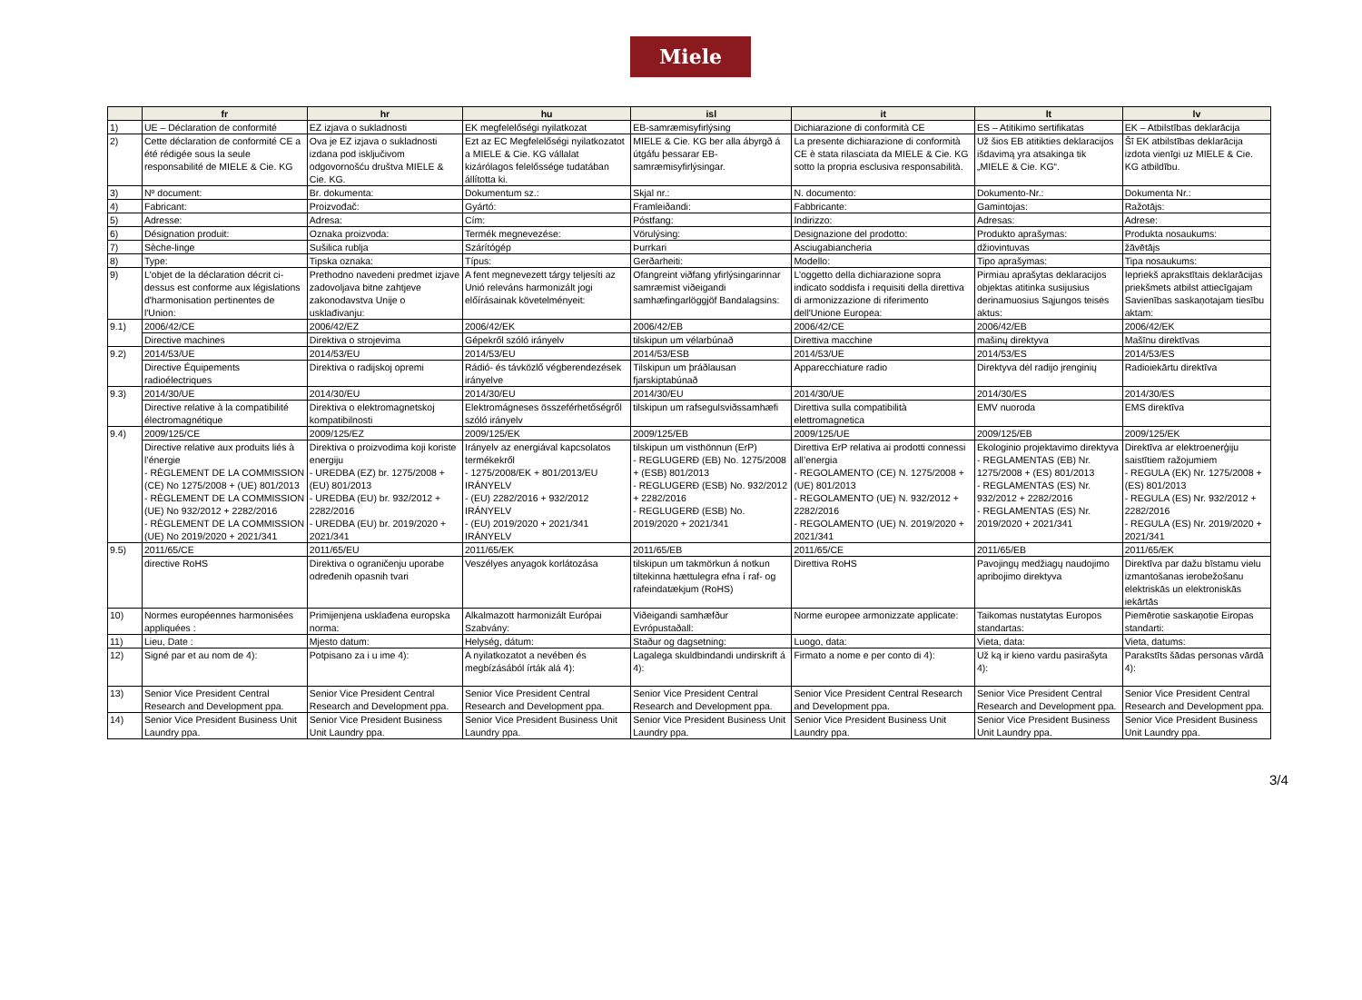Miele
| | fr | hr | hu | isl | it | lt | lv |
| --- | --- | --- | --- | --- | --- | --- | --- |
| 1) | UE – Déclaration de conformité | EZ izjava o sukladnosti | EK megfelelőségi nyilatkozat | EB-samræmisyfirlýsing | Dichiarazione di conformità CE | ES – Atitikimo sertifikatas | EK – Atbilstības deklarācija |
| 2) | Cette déclaration de conformité CE a été rédigée sous la seule responsabilité de MIELE & Cie. KG | Ova je EZ izjava o sukladnosti izdana pod isključivom odgovornošću društva MIELE & Cie. KG. | Ezt az EC Megfelelőségi nyilatkozatot a MIELE & Cie. KG vállalat kizárólagos felelőssége tudatában állította ki. | MIELE & Cie. KG ber alla ábyrgð á útgáfu þessarar EB-samræmisyfirlýsingar. | La presente dichiarazione di conformità CE è stata rilasciata da MIELE & Cie. KG sotto la propria esclusiva responsabilità. | Už šios EB atitikties deklaracijos išdavimą yra atsakinga tik „MIELE & Cie. KG“. | Šī EK atbilstības deklarācija izdota vienīgi uz MIELE & Cie. KG atbildību. |
| 3) | Nº document: | Br. dokumenta: | Dokumentum sz.: | Skjal nr.: | N. documento: | Dokumento-Nr.: | Dokumenta Nr.: |
| 4) | Fabricant: | Proizvođač: | Gyártó: | Framleiðandi: | Fabbricante: | Gamintojas: | Ražotājs: |
| 5) | Adresse: | Adresa: | Cím: | Póstfang: | Indirizzo: | Adresas: | Adrese: |
| 6) | Désignation produit: | Oznaka proizvoda: | Termék megnevezése: | Vörulýsing: | Designazione del prodotto: | Produkto aprašymas: | Produkta nosaukums: |
| 7) | Sèche-linge | Sušilica rublja | Szárítógép | Þurrkari | Asciugabiancheria | džiovintuvas | žāvētājs |
| 8) | Type: | Tipska oznaka: | Típus: | Gerðarheiti: | Modello: | Tipo aprašymas: | Tipa nosaukums: |
| 9) | L'objet de la déclaration décrit ci-dessus est conforme aux législations d'harmonisation pertinentes de l'Union: | Prethodno navedeni predmet izjave zadovoljava bitne zahtjeve zakonodavstva Unije o usklađivanju: | A fent megnevezett tárgy teljesíti az Unió releváns harmonizált jogi előírásainak követelményeit: | Ofangreint viðfang yfirlýsingarinnar samræmist viðeigandi samhæfingarlöggjöf Bandalagsins: | L’oggetto della dichiarazione sopra indicato soddisfa i requisiti della direttiva di armonizzazione di riferimento dell'Unione Europea: | Pirmiau aprašytas deklaracijos objektas atitinka susijusius derinamuosius Sąjungos teisės aktus: | Iepriekš aprakstītais deklarācijas priekšmets atbilst attiecīgajam Savienības saskaņotajam tiesību aktam: |
| 9.1) | 2006/42/CE | 2006/42/EZ | 2006/42/EK | 2006/42/EB | 2006/42/CE | 2006/42/EB | 2006/42/EK |
| | Directive machines | Direktiva o strojevima | Gépekről szóló irányelv | tilskipun um vélarbúnað | Direttiva macchine | mašinų direktyva | Mašīnu direktīvas |
| 9.2) | 2014/53/UE | 2014/53/EU | 2014/53/EU | 2014/53/ESB | 2014/53/UE | 2014/53/ES | 2014/53/ES |
| | Directive Équipements radioélectriques | Direktiva o radijskoj opremi | Rádió- és távközlő végberendezések irányelve | Tilskipun um þráðlausan fjarskiptabúnað | Apparecchiature radio | Direktyva dėl radijo įrenginių | Radioiekārtu direktīva |
| 9.3) | 2014/30/UE | 2014/30/EU | 2014/30/EU | 2014/30/EU | 2014/30/UE | 2014/30/ES | 2014/30/ES |
| | Directive relative à la compatibilité électromagnétique | Direktiva o elektromagnetskoj kompatibilnosti | Elektromágneses összeférhetőségről szóló irányelv | tilskipun um rafsegulsviðssamhæfi | Direttiva sulla compatibilità elettromagnetica | EMV nuoroda | EMS direktīva |
| 9.4) | 2009/125/CE | 2009/125/EZ | 2009/125/EK | 2009/125/EB | 2009/125/UE | 2009/125/EB | 2009/125/EK |
| | Directive relative aux produits liés à l’énergie - RÈGLEMENT DE LA COMMISSION (CE) No 1275/2008 + (UE) 801/2013 - RÈGLEMENT DE LA COMMISSION (UE) No 932/2012 + 2282/2016 - RÈGLEMENT DE LA COMMISSION (UE) No 2019/2020 + 2021/341 | Direktiva o proizvodima koji koriste energiju - UREDBA (EZ) br. 1275/2008 + (EU) 801/2013 - UREDBA (EU) br. 932/2012 + 2282/2016 - UREDBA (EU) br. 2019/2020 + 2021/341 | Irányelv az energiával kapcsolatos termékekről - 1275/2008/EK + 801/2013/EU IRÁNYELV - (EU) 2282/2016 + 932/2012 IRÁNYELV - (EU) 2019/2020 + 2021/341 IRÁNYELV | tilskipun um visthönnun (ErP) - REGLUGERÐ (EB) No. 1275/2008 + (ESB) 801/2013 - REGLUGERÐ (ESB) No. 932/2012 + 2282/2016 - REGLUGERÐ (ESB) No. 2019/2020 + 2021/341 | Direttiva ErP relativa ai prodotti connessi all’energia - REGOLAMENTO (CE) N. 1275/2008 + (UE) 801/2013 - REGOLAMENTO (UE) N. 932/2012 + 2282/2016 - REGOLAMENTO (UE) N. 2019/2020 + 2021/341 | Ekologinio projektavimo direktyva - REGLAMENTAS (EB) Nr. 1275/2008 + (ES) 801/2013 - REGLAMENTAS (ES) Nr. 932/2012 + 2282/2016 - REGLAMENTAS (ES) Nr. 2019/2020 + 2021/341 | Direktīva ar elektroenerģiju saistītiem ražojumiem - REGULA (EK) Nr. 1275/2008 + (ES) 801/2013 - REGULA (ES) Nr. 932/2012 + 2282/2016 - REGULA (ES) Nr. 2019/2020 + 2021/341 |
| 9.5) | 2011/65/CE | 2011/65/EU | 2011/65/EK | 2011/65/EB | 2011/65/CE | 2011/65/EB | 2011/65/EK |
| | directive RoHS | Direktiva o ograničenju uporabe određenih opasnih tvari | Veszélyes anyagok korlátozása | tilskipun um takmörkun á notkun tiltekinna hættulegra efna í raf- og rafeindatækjum (RoHS) | Direttiva RoHS | Pavojingų medžiagų naudojimo apribojimo direktyva | Direktīva par dažu bīstamu vielu izmantošanas ierobežošanu elektriskās un elektroniskās iekārtās |
| 10) | Normes européennes harmonisées appliquées : | Primijenjena usklađena europska norma: | Alkalmazott harmonizált Európai Szabvány: | Viðeigandi samhæfður Evrópustaðall: | Norme europee armonizzate applicate: | Taikomas nustatytas Europos standartas: | Piemērotie saskaņotie Eiropas standarti: |
| 11) | Lieu, Date : | Mjesto datum: | Helység, dátum: | Staður og dagsetning: | Luogo, data: | Vieta, data: | Vieta, datums: |
| 12) | Signé par et au nom de 4): | Potpisano za i u ime 4): | A nyilatkozatot a nevében és megbízásából írták alá 4): | Lagalega skuldbindandi undirskrift á 4): | Firmato a nome e per conto di 4): | Už ką ir kieno vardu pasirašyta 4): | Parakstīts šādas personas vārdā 4): |
| 13) | Senior Vice President Central Research and Development ppa. | Senior Vice President Central Research and Development ppa. | Senior Vice President Central Research and Development ppa. | Senior Vice President Central Research and Development ppa. | Senior Vice President Central Research and Development ppa. | Senior Vice President Central Research and Development ppa. | Senior Vice President Central Research and Development ppa. |
| 14) | Senior Vice President Business Unit Laundry ppa. | Senior Vice President Business Unit Laundry ppa. | Senior Vice President Business Unit Laundry ppa. | Senior Vice President Business Unit Laundry ppa. | Senior Vice President Business Unit Laundry ppa. | Senior Vice President Business Unit Laundry ppa. | Senior Vice President Business Unit Laundry ppa. |
3/4